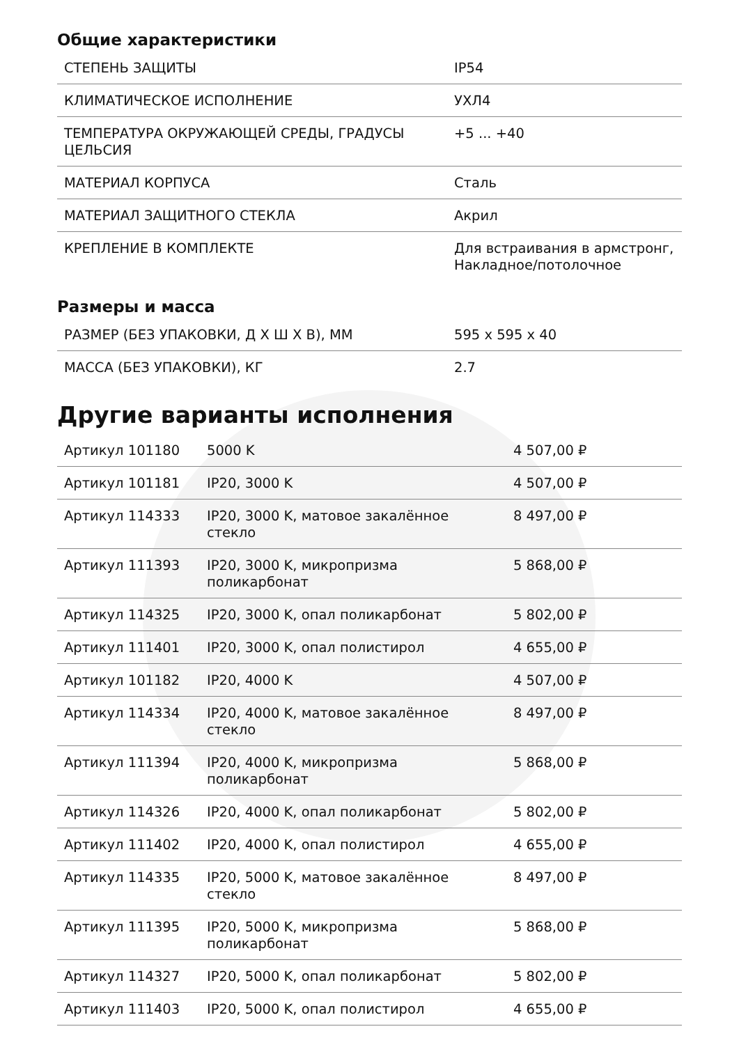Общие характеристики
| СТЕПЕНЬ ЗАЩИТЫ | IP54 |
| КЛИМАТИЧЕСКОЕ ИСПОЛНЕНИЕ | УХЛ4 |
| ТЕМПЕРАТУРА ОКРУЖАЮЩЕЙ СРЕДЫ, ГРАДУСЫ ЦЕЛЬСИЯ | +5 ... +40 |
| МАТЕРИАЛ КОРПУСА | Сталь |
| МАТЕРИАЛ ЗАЩИТНОГО СТЕКЛА | Акрил |
| КРЕПЛЕНИЕ В КОМПЛЕКТЕ | Для встраивания в армстронг, Накладное/потолочное |
Размеры и масса
| РАЗМЕР (БЕЗ УПАКОВКИ, Д Х Ш Х В), ММ | 595 x 595 x 40 |
| МАССА (БЕЗ УПАКОВКИ), КГ | 2.7 |
Другие варианты исполнения
| Артикул 101180 | 5000 K | 4 507,00 ₽ |
| Артикул 101181 | IP20, 3000 K | 4 507,00 ₽ |
| Артикул 114333 | IP20, 3000 K, матовое закалённое стекло | 8 497,00 ₽ |
| Артикул 111393 | IP20, 3000 K, микропризма поликарбонат | 5 868,00 ₽ |
| Артикул 114325 | IP20, 3000 K, опал поликарбонат | 5 802,00 ₽ |
| Артикул 111401 | IP20, 3000 K, опал полистирол | 4 655,00 ₽ |
| Артикул 101182 | IP20, 4000 K | 4 507,00 ₽ |
| Артикул 114334 | IP20, 4000 K, матовое закалённое стекло | 8 497,00 ₽ |
| Артикул 111394 | IP20, 4000 K, микропризма поликарбонат | 5 868,00 ₽ |
| Артикул 114326 | IP20, 4000 K, опал поликарбонат | 5 802,00 ₽ |
| Артикул 111402 | IP20, 4000 K, опал полистирол | 4 655,00 ₽ |
| Артикул 114335 | IP20, 5000 K, матовое закалённое стекло | 8 497,00 ₽ |
| Артикул 111395 | IP20, 5000 K, микропризма поликарбонат | 5 868,00 ₽ |
| Артикул 114327 | IP20, 5000 K, опал поликарбонат | 5 802,00 ₽ |
| Артикул 111403 | IP20, 5000 K, опал полистирол | 4 655,00 ₽ |